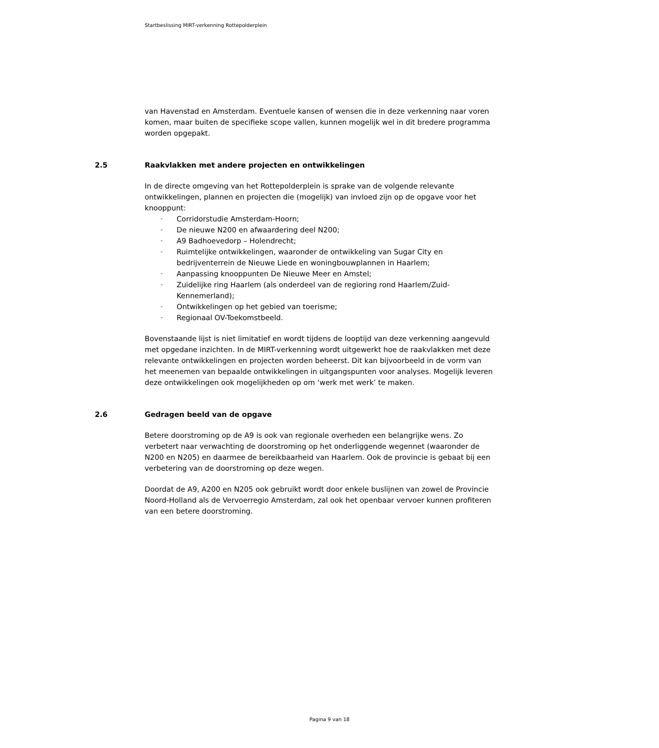Startbeslissing MIRT-verkenning Rottepolderplein
van Havenstad en Amsterdam. Eventuele kansen of wensen die in deze verkenning naar voren komen, maar buiten de specifieke scope vallen, kunnen mogelijk wel in dit bredere programma worden opgepakt.
2.5 Raakvlakken met andere projecten en ontwikkelingen
In de directe omgeving van het Rottepolderplein is sprake van de volgende relevante ontwikkelingen, plannen en projecten die (mogelijk) van invloed zijn op de opgave voor het knooppunt:
- Corridorstudie Amsterdam-Hoorn;
- De nieuwe N200 en afwaardering deel N200;
- A9 Badhoevedorp – Holendrecht;
- Ruimtelijke ontwikkelingen, waaronder de ontwikkeling van Sugar City en bedrijventerrein de Nieuwe Liede en woningbouwplannen in Haarlem;
- Aanpassing knooppunten De Nieuwe Meer en Amstel;
- Zuidelijke ring Haarlem (als onderdeel van de regioring rond Haarlem/Zuid-Kennemerland);
- Ontwikkelingen op het gebied van toerisme;
- Regionaal OV-Toekomstbeeld.
Bovenstaande lijst is niet limitatief en wordt tijdens de looptijd van deze verkenning aangevuld met opgedane inzichten. In de MIRT-verkenning wordt uitgewerkt hoe de raakvlakken met deze relevante ontwikkelingen en projecten worden beheerst. Dit kan bijvoorbeeld in de vorm van het meenemen van bepaalde ontwikkelingen in uitgangspunten voor analyses. Mogelijk leveren deze ontwikkelingen ook mogelijkheden op om ‘werk met werk’ te maken.
2.6 Gedragen beeld van de opgave
Betere doorstroming op de A9 is ook van regionale overheden een belangrijke wens. Zo verbetert naar verwachting de doorstroming op het onderliggende wegennet (waaronder de N200 en N205) en daarmee de bereikbaarheid van Haarlem. Ook de provincie is gebaat bij een verbetering van de doorstroming op deze wegen.
Doordat de A9, A200 en N205 ook gebruikt wordt door enkele buslijnen van zowel de Provincie Noord-Holland als de Vervoerregio Amsterdam, zal ook het openbaar vervoer kunnen profiteren van een betere doorstroming.
Pagina 9 van 18